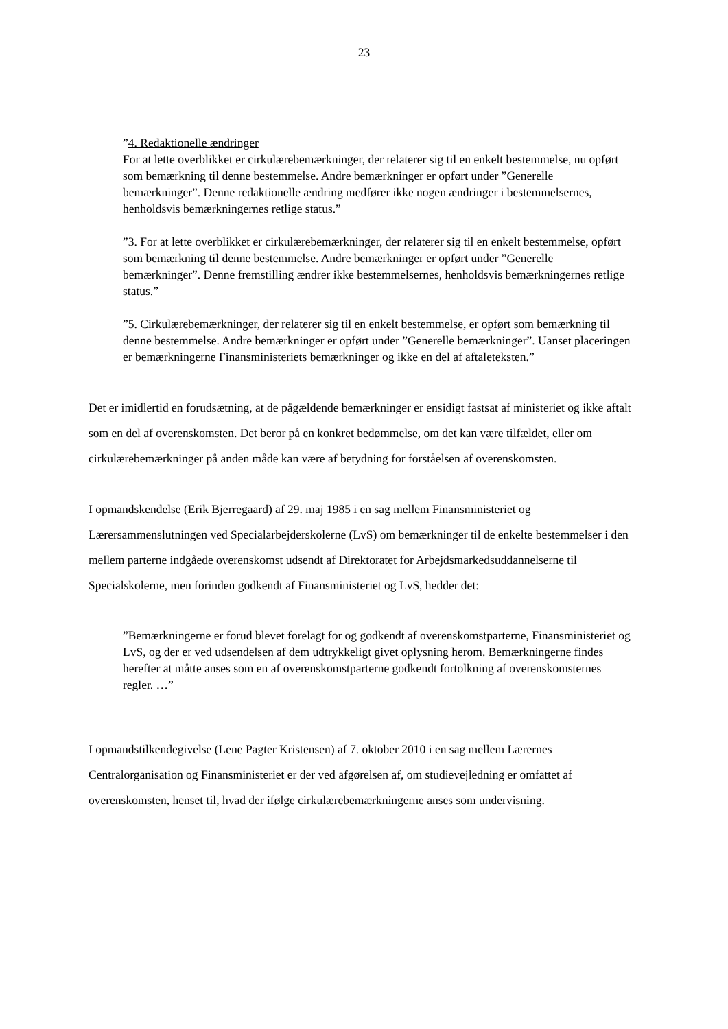23
”4. Redaktionelle ændringer
For at lette overblikket er cirkulærebemærkninger, der relaterer sig til en enkelt bestemmelse, nu opført som bemærkning til denne bestemmelse. Andre bemærkninger er opført under ”Generelle bemærkninger”. Denne redaktionelle ændring medfører ikke nogen ændringer i bestemmelsernes, henholdsvis bemærkningernes retlige status.”
”3. For at lette overblikket er cirkulærebemærkninger, der relaterer sig til en enkelt bestemmelse, opført som bemærkning til denne bestemmelse. Andre bemærkninger er opført under ”Generelle bemærkninger”. Denne fremstilling ændrer ikke bestemmelsernes, henholdsvis bemærkningernes retlige status.”
”5. Cirkulærebemærkninger, der relaterer sig til en enkelt bestemmelse, er opført som bemærkning til denne bestemmelse. Andre bemærkninger er opført under ”Generelle bemærkninger”. Uanset placeringen er bemærkningerne Finansministeriets bemærkninger og ikke en del af aftaleteksten.”
Det er imidlertid en forudsætning, at de pågældende bemærkninger er ensidigt fastsat af ministeriet og ikke aftalt som en del af overenskomsten. Det beror på en konkret bedømmelse, om det kan være tilfældet, eller om cirkulærebemærkninger på anden måde kan være af betydning for forståelsen af overenskomsten.
I opmandskendelse (Erik Bjerregaard) af 29. maj 1985 i en sag mellem Finansministeriet og Lærersammenslutningen ved Specialarbejderskolerne (LvS) om bemærkninger til de enkelte bestemmelser i den mellem parterne indgåede overenskomst udsendt af Direktoratet for Arbejdsmarkedsuddannelserne til Specialskolerne, men forinden godkendt af Finansministeriet og LvS, hedder det:
”Bemærkningerne er forud blevet forelagt for og godkendt af overenskomstparterne, Finansministeriet og LvS, og der er ved udsendelsen af dem udtrykkeligt givet oplysning herom. Bemærkningerne findes herefter at måtte anses som en af overenskomstparterne godkendt fortolkning af overenskomsternes regler. …”
I opmandstilkendegivelse (Lene Pagter Kristensen) af 7. oktober 2010 i en sag mellem Lærernes Centralorganisation og Finansministeriet er der ved afgørelsen af, om studievejledning er omfattet af overenskomsten, henset til, hvad der ifølge cirkulærebemærkningerne anses som undervisning.